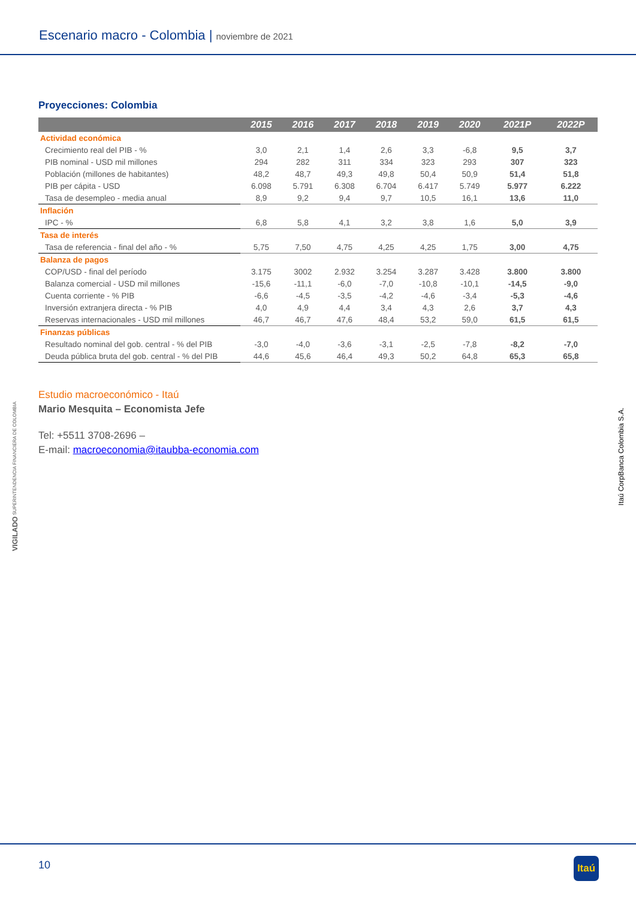Escenario macro - Colombia | noviembre de 2021
Proyecciones: Colombia
| | 2015 | 2016 | 2017 | 2018 | 2019 | 2020 | 2021P | 2022P |
| --- | --- | --- | --- | --- | --- | --- | --- | --- |
| Actividad económica | | | | | | | | |
| Crecimiento real del PIB - % | 3,0 | 2,1 | 1,4 | 2,6 | 3,3 | -6,8 | 9,5 | 3,7 |
| PIB nominal - USD mil millones | 294 | 282 | 311 | 334 | 323 | 293 | 307 | 323 |
| Población (millones de habitantes) | 48,2 | 48,7 | 49,3 | 49,8 | 50,4 | 50,9 | 51,4 | 51,8 |
| PIB per cápita - USD | 6.098 | 5.791 | 6.308 | 6.704 | 6.417 | 5.749 | 5.977 | 6.222 |
| Tasa de desempleo - media anual | 8,9 | 9,2 | 9,4 | 9,7 | 10,5 | 16,1 | 13,6 | 11,0 |
| Inflación | | | | | | | | |
| IPC - % | 6,8 | 5,8 | 4,1 | 3,2 | 3,8 | 1,6 | 5,0 | 3,9 |
| Tasa de interés | | | | | | | | |
| Tasa de referencia - final del año - % | 5,75 | 7,50 | 4,75 | 4,25 | 4,25 | 1,75 | 3,00 | 4,75 |
| Balanza de pagos | | | | | | | | |
| COP/USD - final del período | 3.175 | 3002 | 2.932 | 3.254 | 3.287 | 3.428 | 3.800 | 3.800 |
| Balanza comercial - USD mil millones | -15,6 | -11,1 | -6,0 | -7,0 | -10,8 | -10,1 | -14,5 | -9,0 |
| Cuenta corriente - % PIB | -6,6 | -4,5 | -3,5 | -4,2 | -4,6 | -3,4 | -5,3 | -4,6 |
| Inversión extranjera directa - % PIB | 4,0 | 4,9 | 4,4 | 3,4 | 4,3 | 2,6 | 3,7 | 4,3 |
| Reservas internacionales - USD mil millones | 46,7 | 46,7 | 47,6 | 48,4 | 53,2 | 59,0 | 61,5 | 61,5 |
| Finanzas públicas | | | | | | | | |
| Resultado nominal del gob. central - % del PIB | -3,0 | -4,0 | -3,6 | -3,1 | -2,5 | -7,8 | -8,2 | -7,0 |
| Deuda pública bruta del gob. central - % del PIB | 44,6 | 45,6 | 46,4 | 49,3 | 50,2 | 64,8 | 65,3 | 65,8 |
Estudio macroeconómico - Itaú
Mario Mesquita – Economista Jefe
Tel: +5511 3708-2696 –
E-mail: macroeconomia@itaubba-economia.com
VIGILADO SUPERINTENDENCIA FINANCIERA DE COLOMBIA
Itaú CorpBanca Colombia S.A.
10 Itaú